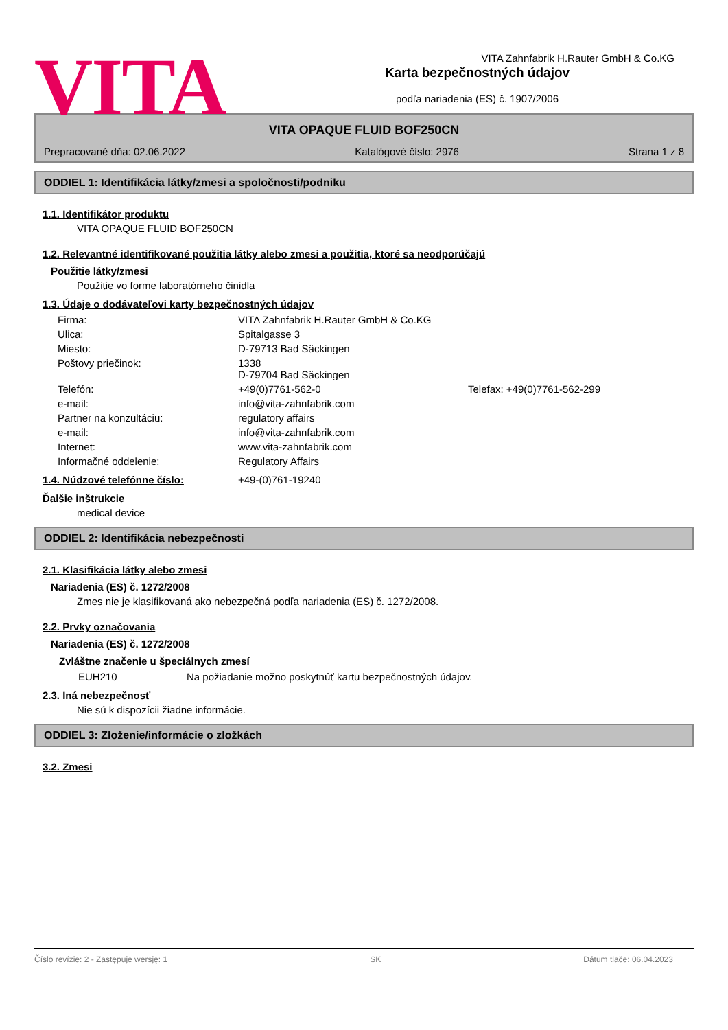VITA
VITA Zahnfabrik H.Rauter GmbH & Co.KG
Karta bezpečnostných údajov
podľa nariadenia (ES) č. 1907/2006
VITA OPAQUE FLUID BOF250CN
Prepracované dňa: 02.06.2022 Katalógové číslo: 2976 Strana 1 z 8
ODDIEL 1: Identifikácia látky/zmesi a spoločnosti/podniku
1.1. Identifikátor produktu
VITA OPAQUE FLUID BOF250CN
1.2. Relevantné identifikované použitia látky alebo zmesi a použitia, ktoré sa neodporúčajú
Použitie látky/zmesi
Použitie vo forme laboratórneho činidla
1.3. Údaje o dodávateľovi karty bezpečnostných údajov
| Firma: | VITA Zahnfabrik H.Rauter GmbH & Co.KG | |
| Ulica: | Spitalgasse 3 | |
| Miesto: | D-79713 Bad Säckingen | |
| Poštovy priečinok: | 1338 D-79704 Bad Säckingen | |
| Telefón: | +49(0)7761-562-0 | Telefax: +49(0)7761-562-299 |
| e-mail: | info@vita-zahnfabrik.com | |
| Partner na konzultáciu: | regulatory affairs | |
| e-mail: | info@vita-zahnfabrik.com | |
| Internet: | www.vita-zahnfabrik.com | |
| Informačné oddelenie: | Regulatory Affairs | |
| 1.4. Núdzové telefónne číslo: | +49-(0)761-19240 |
Ďalšie inštrukcie
medical device
ODDIEL 2: Identifikácia nebezpečnosti
2.1. Klasifikácia látky alebo zmesi
Nariadenia (ES) č. 1272/2008
Zmes nie je klasifikovaná ako nebezpečná podľa nariadenia (ES) č. 1272/2008.
2.2. Prvky označovania
Nariadenia (ES) č. 1272/2008
Zvláštne značenie u špeciálnych zmesí
| EUH210 | Na požiadanie možno poskytnúť kartu bezpečnostných údajov. |
2.3. Iná nebezpečnosť
Nie sú k dispozícii žiadne informácie.
ODDIEL 3: Zloženie/informácie o zložkách
3.2. Zmesi
Číslo revízie: 2 - Zastępuje wersję: 1 SK Dátum tlače: 06.04.2023